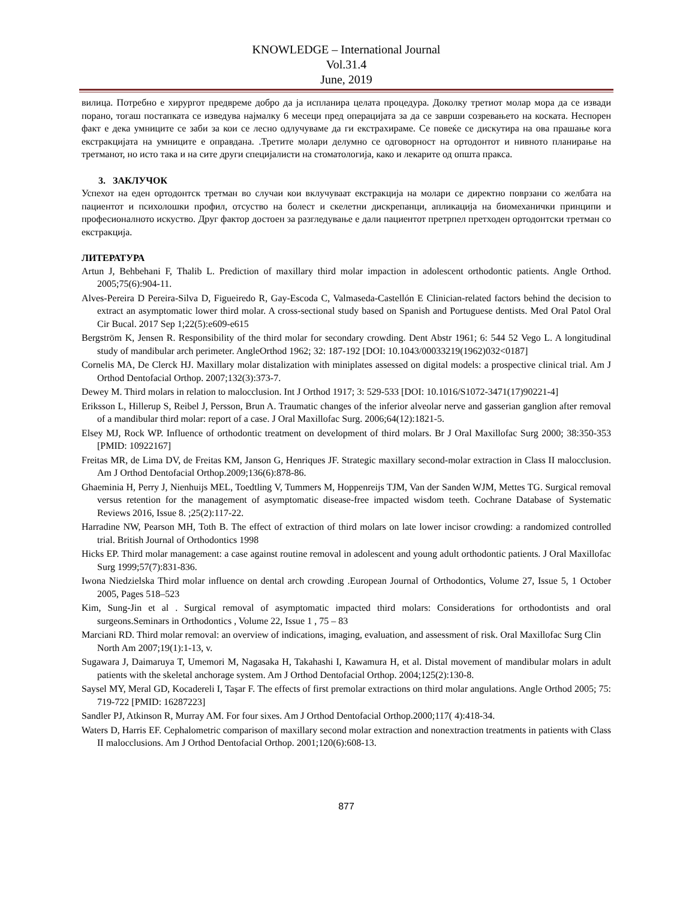KNOWLEDGE – International Journal
Vol.31.4
June, 2019
вилица. Потребно е хирургот предвреме добро да ја испланира целата процедура. Доколку третиот молар мора да се извади порано, тогаш постапката се изведува најмалку 6 месеци пред операцијата за да се заврши созревањето на коскатa. Неспорен факт е дека умниците се заби за кои се лесно одлучуваме да ги екстрахираме. Се повеќе се дискутира на ова прашање кога екстракцијата на умниците е оправдана. .Третите молари делумно се одговорност на ортодонтот и нивното планирање на третманот, но исто така и на сите други специјалисти на стоматологија, како и лекарите од општа пракса.
3. ЗАКЛУЧОК
Успехот на еден ортодонтск третман во случаи кои вклучуваат екстракција на молари се директно поврзани со желбата на пациентот и психолошки профил, отсуство на болест и скелетни дискрепанци, апликација на биомеханички принципи и професионалното искуство. Друг фактор достоен за разгледување е дали пациентот претрпел претходен ортодонтски третман со екстракција.
ЛИТЕРАТУРА
Artun J, Behbehani F, Thalib L. Prediction of maxillary third molar impaction in adolescent orthodontic patients. Angle Orthod. 2005;75(6):904-11.
Alves-Pereira D Pereira-Silva D, Figueiredo R, Gay-Escoda C, Valmaseda-Castellón E Clinician-related factors behind the decision to extract an asymptomatic lower third molar. A cross-sectional study based on Spanish and Portuguese dentists. Med Oral Patol Oral Cir Bucal. 2017 Sep 1;22(5):e609-e615
Bergström K, Jensen R. Responsibility of the third molar for secondary crowding. Dent Abstr 1961; 6: 544 52 Vego L. A longitudinal study of mandibular arch perimeter. AngleOrthod 1962; 32: 187-192 [DOI: 10.1043/00033219(1962)032<0187]
Cornelis MA, De Clerck HJ. Maxillary molar distalization with miniplates assessed on digital models: a prospective clinical trial. Am J Orthod Dentofacial Orthop. 2007;132(3):373-7.
Dewey M. Third molars in relation to malocclusion. Int J Orthod 1917; 3: 529-533 [DOI: 10.1016/S1072-3471(17)90221-4]
Eriksson L, Hillerup S, Reibel J, Persson, Brun A. Traumatic changes of the inferior alveolar nerve and gasserian ganglion after removal of a mandibular third molar: report of a case. J Oral Maxillofac Surg. 2006;64(12):1821-5.
Elsey MJ, Rock WP. Influence of orthodontic treatment on development of third molars. Br J Oral Maxillofac Surg 2000; 38:350-353 [PMID: 10922167]
Freitas MR, de Lima DV, de Freitas KM, Janson G, Henriques JF. Strategic maxillary second-molar extraction in Class II malocclusion. Am J Orthod Dentofacial Orthop.2009;136(6):878-86.
Ghaeminia H, Perry J, Nienhuijs MEL, Toedtling V, Tummers M, Hoppenreijs TJM, Van der Sanden WJM, Mettes TG. Surgical removal versus retention for the management of asymptomatic disease-free impacted wisdom teeth. Cochrane Database of Systematic Reviews 2016, Issue 8. ;25(2):117-22.
Harradine NW, Pearson MH, Toth B. The effect of extraction of third molars on late lower incisor crowding: a randomized controlled trial. British Journal of Orthodontics 1998
Hicks EP. Third molar management: a case against routine removal in adolescent and young adult orthodontic patients. J Oral Maxillofac Surg 1999;57(7):831-836.
Iwona Niedzielska Third molar influence on dental arch crowding .European Journal of Orthodontics, Volume 27, Issue 5, 1 October 2005, Pages 518–523
Kim, Sung-Jin et al . Surgical removal of asymptomatic impacted third molars: Considerations for orthodontists and oral surgeons.Seminars in Orthodontics , Volume 22, Issue 1 , 75 – 83
Marciani RD. Third molar removal: an overview of indications, imaging, evaluation, and assessment of risk. Oral Maxillofac Surg Clin North Am 2007;19(1):1-13, v.
Sugawara J, Daimaruya T, Umemori M, Nagasaka H, Takahashi I, Kawamura H, et al. Distal movement of mandibular molars in adult patients with the skeletal anchorage system. Am J Orthod Dentofacial Orthop. 2004;125(2):130-8.
Saysel MY, Meral GD, Kocadereli I, Taşar F. The effects of first premolar extractions on third molar angulations. Angle Orthod 2005; 75: 719-722 [PMID: 16287223]
Sandler PJ, Atkinson R, Murray AM. For four sixes. Am J Orthod Dentofacial Orthop.2000;117( 4):418-34.
Waters D, Harris EF. Cephalometric comparison of maxillary second molar extraction and nonextraction treatments in patients with Class II malocclusions. Am J Orthod Dentofacial Orthop. 2001;120(6):608-13.
877